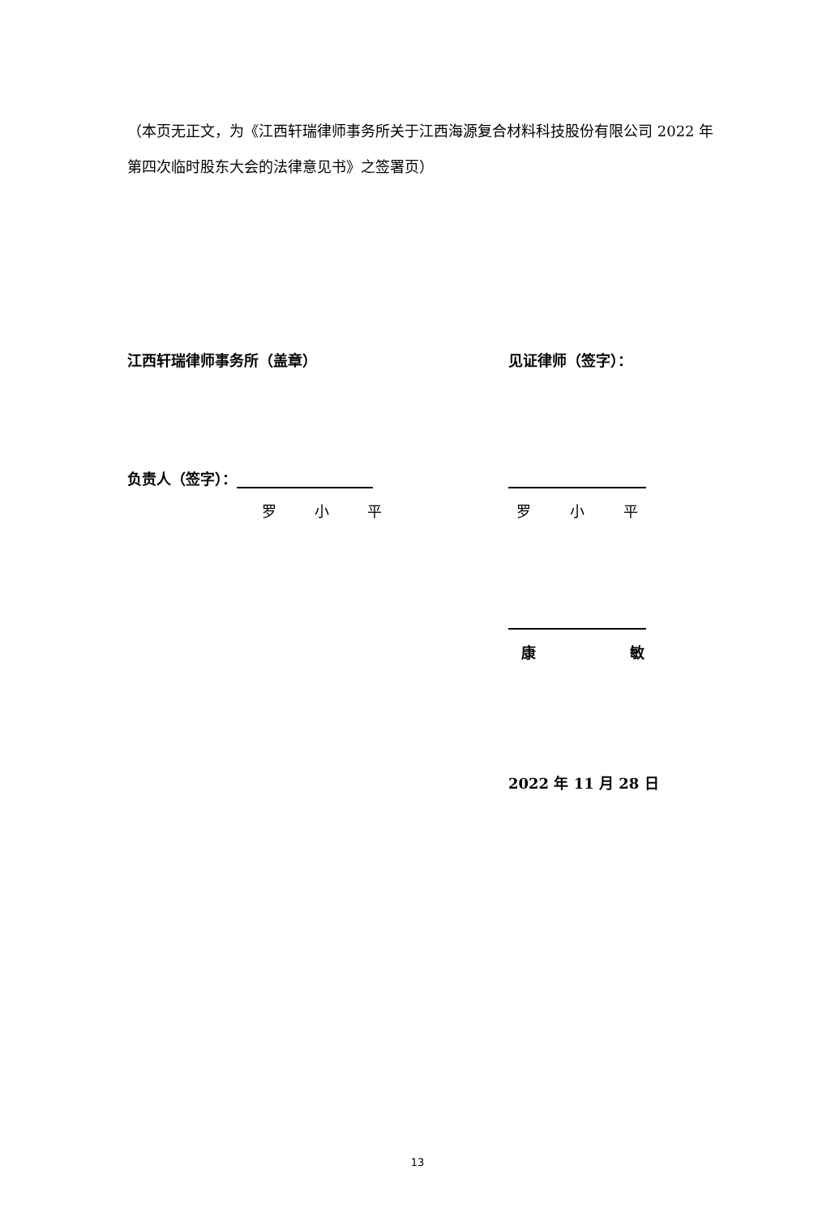（本页无正文，为《江西轩瑞律师事务所关于江西海源复合材料科技股份有限公司 2022 年第四次临时股东大会的法律意见书》之签署页）
江西轩瑞律师事务所（盖章） 见证律师（签字）：
负责人（签字）：
罗 小 平 罗 小 平
康 敏
2022 年 11 月 28 日
13